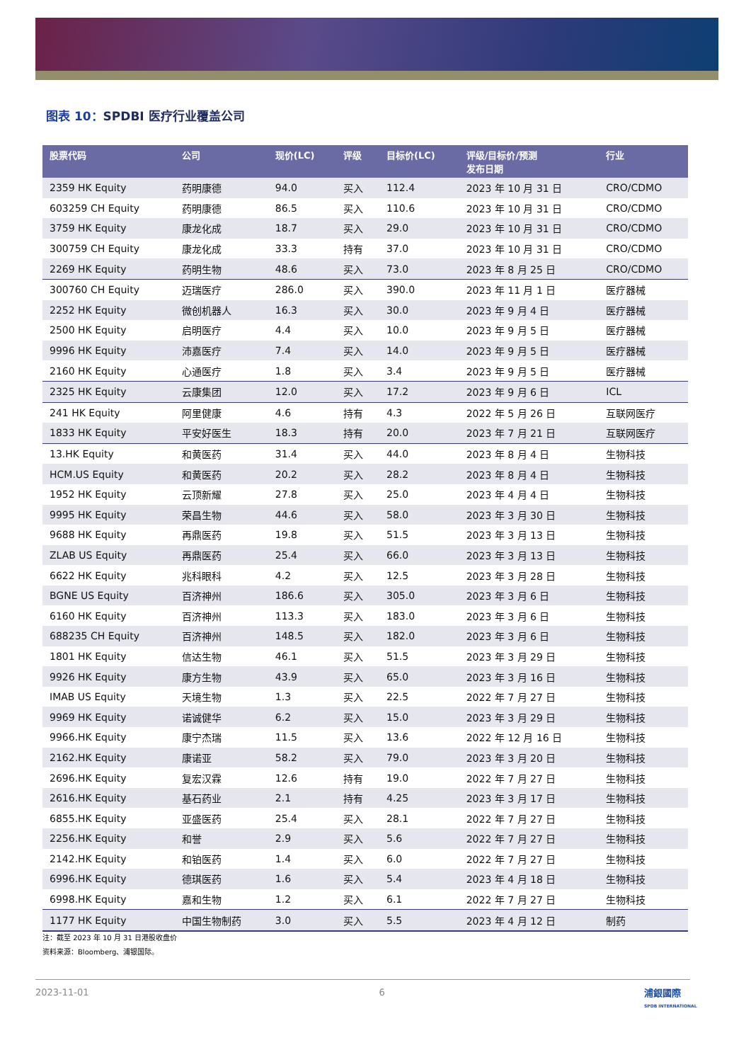图表 10：SPDBI 医疗行业覆盖公司
| 股票代码 | 公司 | 现价(LC) | 评级 | 目标价(LC) | 评级/目标价/预测 发布日期 | 行业 |
| --- | --- | --- | --- | --- | --- | --- |
| 2359 HK Equity | 药明康德 | 94.0 | 买入 | 112.4 | 2023 年 10 月 31 日 | CRO/CDMO |
| 603259 CH Equity | 药明康德 | 86.5 | 买入 | 110.6 | 2023 年 10 月 31 日 | CRO/CDMO |
| 3759 HK Equity | 康龙化成 | 18.7 | 买入 | 29.0 | 2023 年 10 月 31 日 | CRO/CDMO |
| 300759 CH Equity | 康龙化成 | 33.3 | 持有 | 37.0 | 2023 年 10 月 31 日 | CRO/CDMO |
| 2269 HK Equity | 药明生物 | 48.6 | 买入 | 73.0 | 2023 年 8 月 25 日 | CRO/CDMO |
| 300760 CH Equity | 迈瑞医疗 | 286.0 | 买入 | 390.0 | 2023 年 11 月 1 日 | 医疗器械 |
| 2252 HK Equity | 微创机器人 | 16.3 | 买入 | 30.0 | 2023 年 9 月 4 日 | 医疗器械 |
| 2500 HK Equity | 启明医疗 | 4.4 | 买入 | 10.0 | 2023 年 9 月 5 日 | 医疗器械 |
| 9996 HK Equity | 沛嘉医疗 | 7.4 | 买入 | 14.0 | 2023 年 9 月 5 日 | 医疗器械 |
| 2160 HK Equity | 心通医疗 | 1.8 | 买入 | 3.4 | 2023 年 9 月 5 日 | 医疗器械 |
| 2325 HK Equity | 云康集团 | 12.0 | 买入 | 17.2 | 2023 年 9 月 6 日 | ICL |
| 241 HK Equity | 阿里健康 | 4.6 | 持有 | 4.3 | 2022 年 5 月 26 日 | 互联网医疗 |
| 1833 HK Equity | 平安好医生 | 18.3 | 持有 | 20.0 | 2023 年 7 月 21 日 | 互联网医疗 |
| 13.HK Equity | 和黄医药 | 31.4 | 买入 | 44.0 | 2023 年 8 月 4 日 | 生物科技 |
| HCM.US Equity | 和黄医药 | 20.2 | 买入 | 28.2 | 2023 年 8 月 4 日 | 生物科技 |
| 1952 HK Equity | 云顶新耀 | 27.8 | 买入 | 25.0 | 2023 年 4 月 4 日 | 生物科技 |
| 9995 HK Equity | 荣昌生物 | 44.6 | 买入 | 58.0 | 2023 年 3 月 30 日 | 生物科技 |
| 9688 HK Equity | 再鼎医药 | 19.8 | 买入 | 51.5 | 2023 年 3 月 13 日 | 生物科技 |
| ZLAB US Equity | 再鼎医药 | 25.4 | 买入 | 66.0 | 2023 年 3 月 13 日 | 生物科技 |
| 6622 HK Equity | 兆科眼科 | 4.2 | 买入 | 12.5 | 2023 年 3 月 28 日 | 生物科技 |
| BGNE US Equity | 百济神州 | 186.6 | 买入 | 305.0 | 2023 年 3 月 6 日 | 生物科技 |
| 6160 HK Equity | 百济神州 | 113.3 | 买入 | 183.0 | 2023 年 3 月 6 日 | 生物科技 |
| 688235 CH Equity | 百济神州 | 148.5 | 买入 | 182.0 | 2023 年 3 月 6 日 | 生物科技 |
| 1801 HK Equity | 信达生物 | 46.1 | 买入 | 51.5 | 2023 年 3 月 29 日 | 生物科技 |
| 9926 HK Equity | 康方生物 | 43.9 | 买入 | 65.0 | 2023 年 3 月 16 日 | 生物科技 |
| IMAB US Equity | 天境生物 | 1.3 | 买入 | 22.5 | 2022 年 7 月 27 日 | 生物科技 |
| 9969 HK Equity | 诺诚健华 | 6.2 | 买入 | 15.0 | 2023 年 3 月 29 日 | 生物科技 |
| 9966.HK Equity | 康宁杰瑞 | 11.5 | 买入 | 13.6 | 2022 年 12 月 16 日 | 生物科技 |
| 2162.HK Equity | 康诺亚 | 58.2 | 买入 | 79.0 | 2023 年 3 月 20 日 | 生物科技 |
| 2696.HK Equity | 复宏汉霖 | 12.6 | 持有 | 19.0 | 2022 年 7 月 27 日 | 生物科技 |
| 2616.HK Equity | 基石药业 | 2.1 | 持有 | 4.25 | 2023 年 3 月 17 日 | 生物科技 |
| 6855.HK Equity | 亚盛医药 | 25.4 | 买入 | 28.1 | 2022 年 7 月 27 日 | 生物科技 |
| 2256.HK Equity | 和誉 | 2.9 | 买入 | 5.6 | 2022 年 7 月 27 日 | 生物科技 |
| 2142.HK Equity | 和铂医药 | 1.4 | 买入 | 6.0 | 2022 年 7 月 27 日 | 生物科技 |
| 6996.HK Equity | 德琪医药 | 1.6 | 买入 | 5.4 | 2023 年 4 月 18 日 | 生物科技 |
| 6998.HK Equity | 嘉和生物 | 1.2 | 买入 | 6.1 | 2022 年 7 月 27 日 | 生物科技 |
| 1177 HK Equity | 中国生物制药 | 3.0 | 买入 | 5.5 | 2023 年 4 月 12 日 | 制药 |
注：截至 2023 年 10 月 31 日港股收盘价
资料来源：Bloomberg、浦银国际。
2023-11-01 6
浦銀國際
SPDB INTERNATIONAL